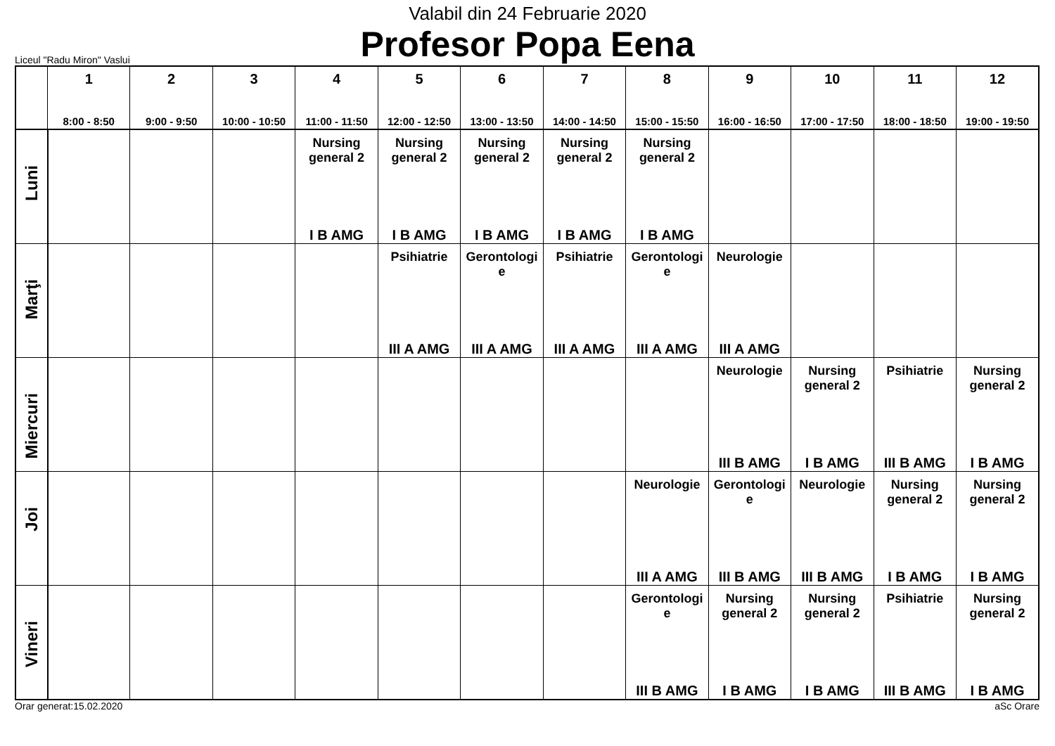Valabil din 24 Februarie 2020
Profesor Popa Eena
Liceul "Radu Miron" Vaslui
| | 1 8:00 - 8:50 | 2 9:00 - 9:50 | 3 10:00 - 10:50 | 4 11:00 - 11:50 | 5 12:00 - 12:50 | 6 13:00 - 13:50 | 7 14:00 - 14:50 | 8 15:00 - 15:50 | 9 16:00 - 16:50 | 10 17:00 - 17:50 | 11 18:00 - 18:50 | 12 19:00 - 19:50 |
| --- | --- | --- | --- | --- | --- | --- | --- | --- | --- | --- | --- | --- |
| Luni | | | | Nursing general 2 I B AMG | Nursing general 2 I B AMG | Nursing general 2 I B AMG | Nursing general 2 I B AMG | Nursing general 2 I B AMG | | | | |
| Marţi | | | | | Psihiatrie III A AMG | Gerontologi e III A AMG | Psihiatrie III A AMG | Gerontologi e III A AMG | Neurologie III A AMG | | | |
| Miercuri | | | | | | | | | Neurologie III B AMG | Nursing general 2 I B AMG | Psihiatrie III B AMG | Nursing general 2 I B AMG |
| Joi | | | | | | | | Neurologie III A AMG | Gerontologi e III B AMG | Neurologie III B AMG | Nursing general 2 I B AMG | Nursing general 2 I B AMG |
| Vineri | | | | | | | | Gerontologi e III B AMG | Nursing general 2 I B AMG | Nursing general 2 I B AMG | Psihiatrie III B AMG | Nursing general 2 I B AMG |
Orar generat:15.02.2020 aSc Orare